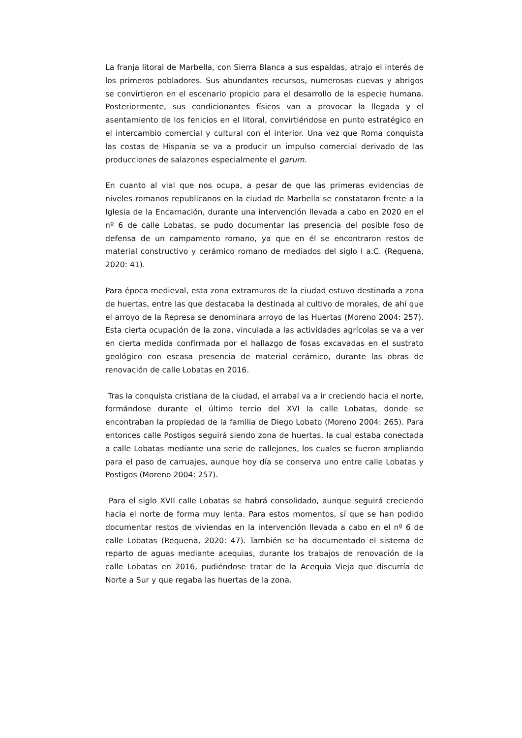La franja litoral de Marbella, con Sierra Blanca a sus espaldas, atrajo el interés de los primeros pobladores. Sus abundantes recursos, numerosas cuevas y abrigos se convirtieron en el escenario propicio para el desarrollo de la especie humana. Posteriormente, sus condicionantes físicos van a provocar la llegada y el asentamiento de los fenicios en el litoral, convirtiéndose en punto estratégico en el intercambio comercial y cultural con el interior. Una vez que Roma conquista las costas de Hispania se va a producir un impulso comercial derivado de las producciones de salazones especialmente el garum.
En cuanto al vial que nos ocupa, a pesar de que las primeras evidencias de niveles romanos republicanos en la ciudad de Marbella se constataron frente a la Iglesia de la Encarnación, durante una intervención llevada a cabo en 2020 en el nº 6 de calle Lobatas, se pudo documentar las presencia del posible foso de defensa de un campamento romano, ya que en él se encontraron restos de material constructivo y cerámico romano de mediados del siglo I a.C. (Requena, 2020: 41).
Para época medieval, esta zona extramuros de la ciudad estuvo destinada a zona de huertas, entre las que destacaba la destinada al cultivo de morales, de ahí que el arroyo de la Represa se denominara arroyo de las Huertas (Moreno 2004: 257). Esta cierta ocupación de la zona, vinculada a las actividades agrícolas se va a ver en cierta medida confirmada por el hallazgo de fosas excavadas en el sustrato geológico con escasa presencia de material cerámico, durante las obras de renovación de calle Lobatas en 2016.
Tras la conquista cristiana de la ciudad, el arrabal va a ir creciendo hacia el norte, formándose durante el último tercio del XVI la calle Lobatas, donde se encontraban la propiedad de la familia de Diego Lobato (Moreno 2004: 265). Para entonces calle Postigos seguirá siendo zona de huertas, la cual estaba conectada a calle Lobatas mediante una serie de callejones, los cuales se fueron ampliando para el paso de carruajes, aunque hoy día se conserva uno entre calle Lobatas y Postigos (Moreno 2004: 257).
Para el siglo XVII calle Lobatas se habrá consolidado, aunque seguirá creciendo hacia el norte de forma muy lenta. Para estos momentos, sí que se han podido documentar restos de viviendas en la intervención llevada a cabo en el nº 6 de calle Lobatas (Requena, 2020: 47). También se ha documentado el sistema de reparto de aguas mediante acequias, durante los trabajos de renovación de la calle Lobatas en 2016, pudiéndose tratar de la Acequia Vieja que discurría de Norte a Sur y que regaba las huertas de la zona.